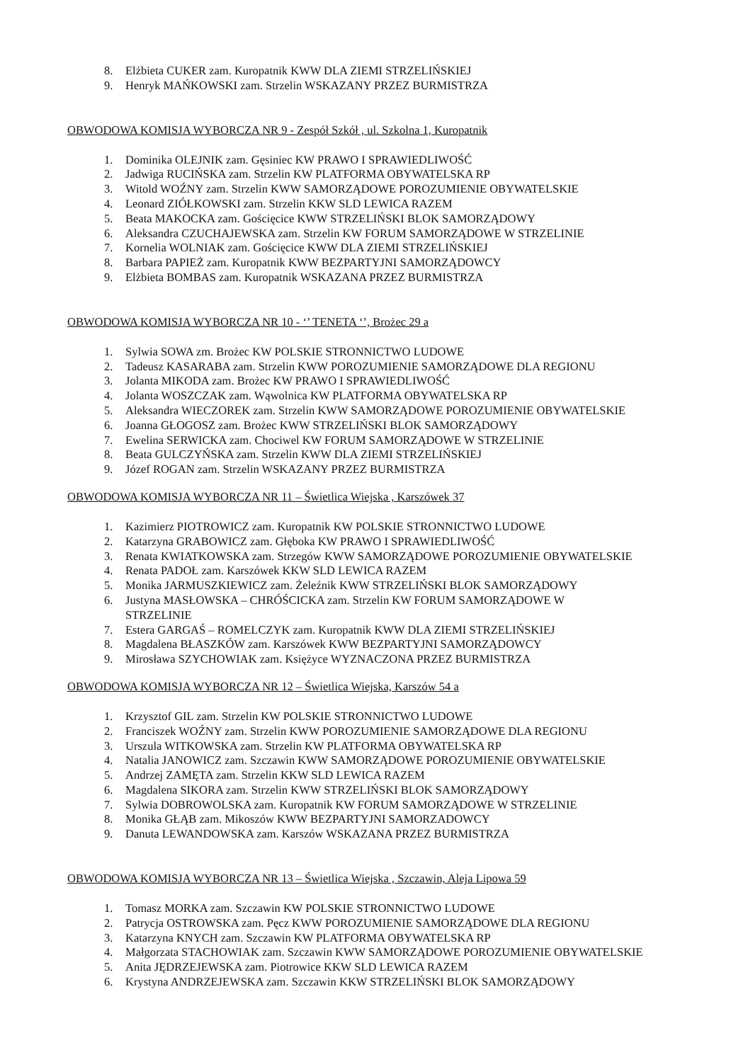8. Elżbieta CUKER zam. Kuropatnik KWW DLA ZIEMI STRZELIŃSKIEJ
9. Henryk MAŃKOWSKI zam. Strzelin WSKAZANY PRZEZ BURMISTRZA
OBWODOWA KOMISJA WYBORCZA NR 9 - Zespół Szkół , ul. Szkolna 1, Kuropatnik
1. Dominika OLEJNIK zam. Gęsiniec KW PRAWO I SPRAWIEDLIWOŚĆ
2. Jadwiga RUCIŃSKA zam. Strzelin KW PLATFORMA OBYWATELSKA RP
3. Witold WOŹNY zam. Strzelin KWW SAMORZĄDOWE POROZUMIENIE OBYWATELSKIE
4. Leonard ZIÓŁKOWSKI zam. Strzelin KKW SLD LEWICA RAZEM
5. Beata MAKOCKA zam. Gościęcice KWW STRZELIŃSKI BLOK SAMORZĄDOWY
6. Aleksandra CZUCHAJEWSKA zam. Strzelin KW FORUM SAMORZĄDOWE W STRZELINIE
7. Kornelia WOLNIAK zam. Gościęcice KWW DLA ZIEMI STRZELIŃSKIEJ
8. Barbara PAPIEŻ zam. Kuropatnik KWW BEZPARTYJNI SAMORZĄDOWCY
9. Elżbieta BOMBAS zam. Kuropatnik WSKAZANA PRZEZ BURMISTRZA
OBWODOWA KOMISJA WYBORCZA NR 10 - ‘’ TENETA ‘’, Brożec 29 a
1. Sylwia SOWA zm. Brożec KW POLSKIE STRONNICTWO LUDOWE
2. Tadeusz KASARABA zam. Strzelin KWW POROZUMIENIE SAMORZĄDOWE DLA REGIONU
3. Jolanta MIKODA zam. Brożec KW PRAWO I SPRAWIEDLIWOŚĆ
4. Jolanta WOSZCZAK zam. Wąwolnica KW PLATFORMA OBYWATELSKA RP
5. Aleksandra WIECZOREK zam. Strzelin KWW SAMORZĄDOWE POROZUMIENIE OBYWATELSKIE
6. Joanna GŁOGOSZ zam. Brożec KWW STRZELIŃSKI BLOK SAMORZĄDOWY
7. Ewelina SERWICKA zam. Chociwel KW FORUM SAMORZĄDOWE W STRZELINIE
8. Beata GULCZYŃSKA zam. Strzelin KWW DLA ZIEMI STRZELIŃSKIEJ
9. Józef ROGAN zam. Strzelin WSKAZANY PRZEZ BURMISTRZA
OBWODOWA KOMISJA WYBORCZA NR 11 – Świetlica Wiejska , Karszówek 37
1. Kazimierz PIOTROWICZ zam. Kuropatnik KW POLSKIE STRONNICTWO LUDOWE
2. Katarzyna GRABOWICZ zam. Głęboka KW PRAWO I SPRAWIEDLIWOŚĆ
3. Renata KWIATKOWSKA zam. Strzegów KWW SAMORZĄDOWE POROZUMIENIE OBYWATELSKIE
4. Renata PADOŁ zam. Karszówek KKW SLD LEWICA RAZEM
5. Monika JARMUSZKIEWICZ zam. Żeleźnik KWW STRZELIŃSKI BLOK SAMORZĄDOWY
6. Justyna MASŁOWSKA – CHRÓŚCICKA zam. Strzelin KW FORUM SAMORZĄDOWE W
STRZELINIE
7. Estera GARGAŚ – ROMELCZYK zam. Kuropatnik KWW DLA ZIEMI STRZELIŃSKIEJ
8. Magdalena BŁASZKÓW zam. Karszówek KWW BEZPARTYJNI SAMORZĄDOWCY
9. Mirosława SZYCHOWIAK zam. Księżyce WYZNACZONA PRZEZ BURMISTRZA
OBWODOWA KOMISJA WYBORCZA NR 12 – Świetlica Wiejska, Karszów 54 a
1. Krzysztof GIL zam. Strzelin KW POLSKIE STRONNICTWO LUDOWE
2. Franciszek WOŹNY zam. Strzelin KWW POROZUMIENIE SAMORZĄDOWE DLA REGIONU
3. Urszula WITKOWSKA zam. Strzelin KW PLATFORMA OBYWATELSKA RP
4. Natalia JANOWICZ zam. Szczawin KWW SAMORZĄDOWE POROZUMIENIE OBYWATELSKIE
5. Andrzej ZAMĘTA zam. Strzelin KKW SLD LEWICA RAZEM
6. Magdalena SIKORA zam. Strzelin KWW STRZELIŃSKI BLOK SAMORZĄDOWY
7. Sylwia DOBROWOLSKA zam. Kuropatnik KW FORUM SAMORZĄDOWE W STRZELINIE
8. Monika GŁĄB zam. Mikoszów KWW BEZPARTYJNI SAMORZADOWCY
9. Danuta LEWANDOWSKA zam. Karszów WSKAZANA PRZEZ BURMISTRZA
OBWODOWA KOMISJA WYBORCZA NR 13 – Świetlica Wiejska , Szczawin, Aleja Lipowa 59
1. Tomasz MORKA zam. Szczawin KW POLSKIE STRONNICTWO LUDOWE
2. Patrycja OSTROWSKA zam. Pęcz KWW POROZUMIENIE SAMORZĄDOWE DLA REGIONU
3. Katarzyna KNYCH zam. Szczawin KW PLATFORMA OBYWATELSKA RP
4. Małgorzata STACHOWIAK zam. Szczawin KWW SAMORZĄDOWE POROZUMIENIE OBYWATELSKIE
5. Anita JĘDRZEJEWSKA zam. Piotrowice KKW SLD LEWICA RAZEM
6. Krystyna ANDRZEJEWSKA zam. Szczawin KKW STRZELIŃSKI BLOK SAMORZĄDOWY